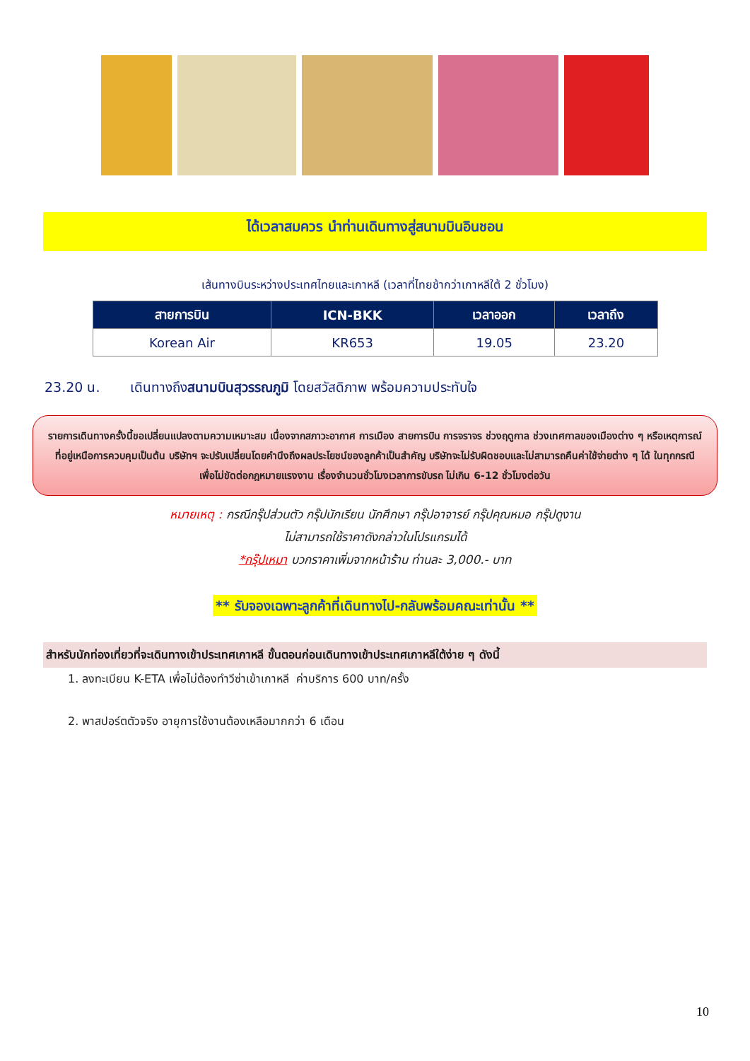ได้เวลาสมควร นำท่านเดินทางสู่สนามบินอินชอน
เส้นทางบินระหว่างประเทศไทยและเกาหลี (เวลาที่ไทยช้ากว่าเกาหลีใต้ 2 ชั่วโมง)
| สายการบิน | ICN-BKK | เวลาออก | เวลาถึง |
| --- | --- | --- | --- |
| Korean Air | KR653 | 19.05 | 23.20 |
23.20 น. เดินทางถึงสนามบินสุวรรณภูมิ โดยสวัสดิภาพ พร้อมความประทับใจ
รายการเดินทางครั้งนี้ขอเปลี่ยนแปลงตามความเหมาะสม เนื่องจากสภาวะอากาศ การเมือง สายการบิน การจราจร ช่วงฤดูกาล ช่วงเทศกาลของเมืองต่าง ๆ หรือเหตุการณ์ที่อยู่เหนือการควบคุมเป็นต้น บริษัทฯ จะปรับเปลี่ยนโดยคำนึงถึงผลประโยชน์ของลูกค้าเป็นสำคัญ บริษัทจะไม่รับผิดชอบและไม่สามารถคืนค่าใช้จ่ายต่าง ๆ ได้ ในทุกกรณี
เพื่อไม่ขัดต่อกฎหมายแรงงาน เรื่องจำนวนชั่วโมงเวลาการขับรถ ไม่เกิน 6-12 ชั่วโมงต่อวัน
หมายเหตุ : กรณีกรุ๊ปส่วนตัว กรุ๊ปนักเรียน นักศึกษา กรุ๊ปอาจารย์ กรุ๊ปคุณหมอ กรุ๊ปดูงาน
ไม่สามารถใช้ราคาดังกล่าวในโปรแกรมได้
*กรุ๊ปเหมา บวกราคาเพิ่มจากหน้าร้าน ท่านละ 3,000.- บาท
** รับจองเฉพาะลูกค้าที่เดินทางไป-กลับพร้อมคณะเท่านั้น **
สำหรับนักท่องเที่ยวที่จะเดินทางเข้าประเทศเกาหลี ขั้นตอนก่อนเดินทางเข้าประเทศเกาหลีใต้ง่าย ๆ ดังนี้
1. ลงทะเบียน K-ETA เพื่อไม่ต้องทำวีซ่าเข้าเกาหลี ค่าบริการ 600 บาท/ครั้ง
2. พาสปอร์ตตัวจริง อายุการใช้งานต้องเหลือมากกว่า 6 เดือน
10